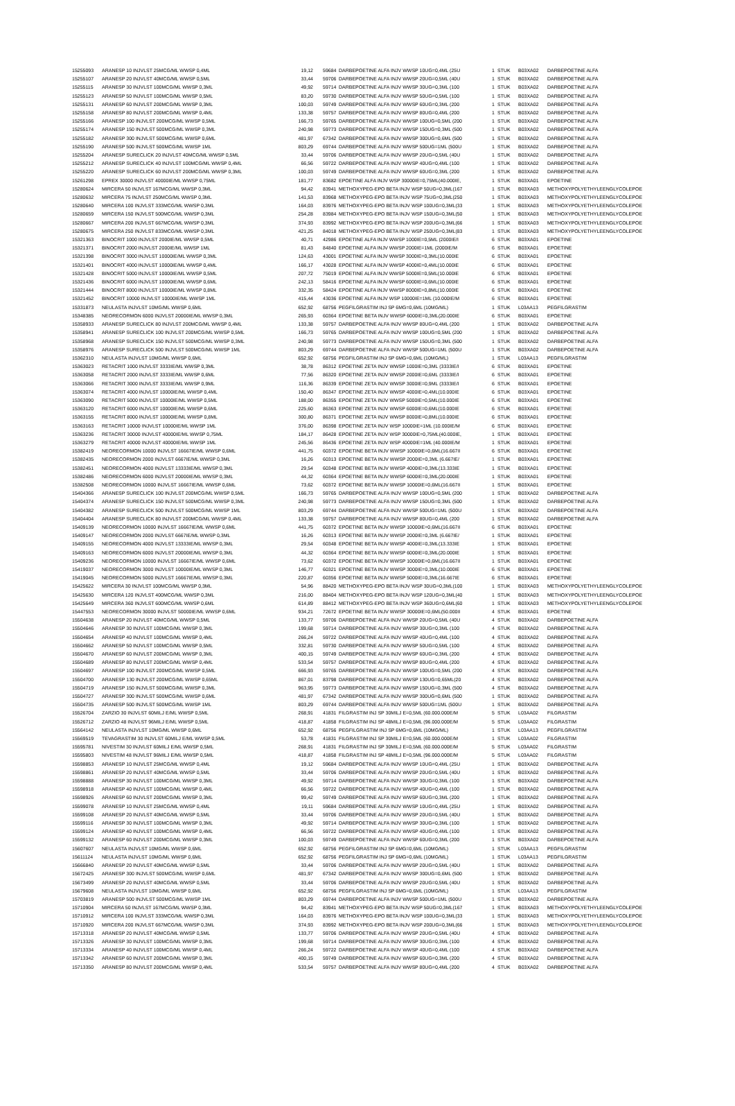| 15255093 | ARANESP 10 INJVLST 25MCG/ML WWSP 0,4ML | 19,12 | 59684 | DARBEPOETINE ALFA INJV WWSP 10UG=0,4ML (25U | 1 | STUK | B03XA02 | DARBEPOETINE ALFA |
| 15255107 | ARANESP 20 INJVLST 40MCG/ML WWSP 0,5ML | 33,44 | 59706 | DARBEPOETINE ALFA INJV WWSP 20UG=0,5ML (40U | 1 | STUK | B03XA02 | DARBEPOETINE ALFA |
| 15255115 | ARANESP 30 INJVLST 100MCG/ML WWSP 0,3ML | 49,92 | 59714 | DARBEPOETINE ALFA INJV WWSP 30UG=0,3ML (100 | 1 | STUK | B03XA02 | DARBEPOETINE ALFA |
| 15255123 | ARANESP 50 INJVLST 100MCG/ML WWSP 0,5ML | 83,20 | 59730 | DARBEPOETINE ALFA INJV WWSP 50UG=0,5ML (100 | 1 | STUK | B03XA02 | DARBEPOETINE ALFA |
| 15255131 | ARANESP 60 INJVLST 200MCG/ML WWSP 0,3ML | 100,03 | 59749 | DARBEPOETINE ALFA INJV WWSP 60UG=0,3ML (200 | 1 | STUK | B03XA02 | DARBEPOETINE ALFA |
| 15255158 | ARANESP 80 INJVLST 200MCG/ML WWSP 0,4ML | 133,38 | 59757 | DARBEPOETINE ALFA INJV WWSP 80UG=0,4ML (200 | 1 | STUK | B03XA02 | DARBEPOETINE ALFA |
| 15255166 | ARANESP 100 INJVLST 200MCG/ML WWSP 0,5ML | 166,73 | 59765 | DARBEPOETINE ALFA INJV WWSP 100UG=0,5ML (200 | 1 | STUK | B03XA02 | DARBEPOETINE ALFA |
| 15255174 | ARANESP 150 INJVLST 500MCG/ML WWSP 0,3ML | 240,98 | 59773 | DARBEPOETINE ALFA INJV WWSP 150UG=0,3ML (500 | 1 | STUK | B03XA02 | DARBEPOETINE ALFA |
| 15255182 | ARANESP 300 INJVLST 500MCG/ML WWSP 0,6ML | 481,97 | 67342 | DARBEPOETINE ALFA INJV WWSP 300UG=0,6ML (500 | 1 | STUK | B03XA02 | DARBEPOETINE ALFA |
| 15255190 | ARANESP 500 INJVLST 500MCG/ML WWSP 1ML | 803,29 | 69744 | DARBEPOETINE ALFA INJV WWSP 500UG=1ML (500U | 1 | STUK | B03XA02 | DARBEPOETINE ALFA |
| 15255204 | ARANESP SURECLICK 20 INJVLST 40MCG/ML WWSP 0,5ML | 33,44 | 59706 | DARBEPOETINE ALFA INJV WWSP 20UG=0,5ML (40U | 1 | STUK | B03XA02 | DARBEPOETINE ALFA |
| 15255212 | ARANESP SURECLICK 40 INJVLST 100MCG/ML WWSP 0,4ML | 66,56 | 59722 | DARBEPOETINE ALFA INJV WWSP 40UG=0,4ML (100 | 1 | STUK | B03XA02 | DARBEPOETINE ALFA |
| 15255220 | ARANESP SURECLICK 60 INJVLST 200MCG/ML WWSP 0,3ML | 100,03 | 59749 | DARBEPOETINE ALFA INJV WWSP 60UG=0,3ML (200 | 1 | STUK | B03XA02 | DARBEPOETINE ALFA |
| 15261298 | EPREX 30000 INJVLST 40000IE/ML WWSP 0,75ML | 181,77 | 83682 | EPOETINE ALFA INJV WSP 30000IE=0,75ML(40.000IE, | 1 | STUK | B03XA01 | EPOETINE |
| 15280624 | MIRCERA 50 INJVLST 167MCG/ML WWSP 0,3ML | 94,42 | 83941 | METHOXYPEG-EPO BETA INJV WSP 50UG=0,3ML(167 | 1 | STUK | B03XA03 | METHOXYPOLYETHYLEENGLYCOLEPOE |
| 15280632 | MIRCERA 75 INJVLST 250MCG/ML WWSP 0,3ML | 141,53 | 83968 | METHOXYPEG-EPO BETA INJV WSP 75UG=0,3ML(250 | 1 | STUK | B03XA03 | METHOXYPOLYETHYLEENGLYCOLEPOE |
| 15280640 | MIRCERA 100 INJVLST 333MCG/ML WWSP 0,3ML | 164,03 | 83976 | METHOXYPEG-EPO BETA INJV WSP 100UG=0,3ML(33 | 1 | STUK | B03XA03 | METHOXYPOLYETHYLEENGLYCOLEPOE |
| 15280659 | MIRCERA 150 INJVLST 500MCG/ML WWSP 0,3ML | 254,28 | 83984 | METHOXYPEG-EPO BETA INJV WSP 150UG=0,3ML(50 | 1 | STUK | B03XA03 | METHOXYPOLYETHYLEENGLYCOLEPOE |
| 15280667 | MIRCERA 200 INJVLST 667MCG/ML WWSP 0,3ML | 374,93 | 83992 | METHOXYPEG-EPO BETA INJV WSP 200UG=0,3ML(66 | 1 | STUK | B03XA03 | METHOXYPOLYETHYLEENGLYCOLEPOE |
| 15280675 | MIRCERA 250 INJVLST 833MCG/ML WWSP 0,3ML | 421,25 | 84018 | METHOXYPEG-EPO BETA INJV WSP 250UG=0,3ML(83 | 1 | STUK | B03XA03 | METHOXYPOLYETHYLEENGLYCOLEPOE |
| 15321363 | BINOCRIT 1000 INJVLST 2000IE/ML WWSP 0,5ML | 40,71 | 42986 | EPOETINE ALFA INJV WWSP 1000IE=0,5ML (2000IE/I | 6 | STUK | B03XA01 | EPOETINE |
| 15321371 | BINOCRIT 2000 INJVLST 2000IE/ML WWSP 1ML | 81,43 | 84840 | EPOETINE ALFA INJV WWSP 2000IE=1ML (2000IE/M | 6 | STUK | B03XA01 | EPOETINE |
| 15321398 | BINOCRIT 3000 INJVLST 10000IE/ML WWSP 0,3ML | 124,63 | 43001 | EPOETINE ALFA INJV WWSP 3000IE=0,3ML(10.000IE | 6 | STUK | B03XA01 | EPOETINE |
| 15321401 | BINOCRIT 4000 INJVLST 10000IE/ML WWSP 0,4ML | 166,17 | 43028 | EPOETINE ALFA INJV WWSP 4000IE=0,4ML(10.000IE | 6 | STUK | B03XA01 | EPOETINE |
| 15321428 | BINOCRIT 5000 INJVLST 10000IE/ML WWSP 0,5ML | 207,72 | 75019 | EPOETINE ALFA INJV WWSP 5000IE=0,5ML(10.000IE | 6 | STUK | B03XA01 | EPOETINE |
| 15321436 | BINOCRIT 6000 INJVLST 10000IE/ML WWSP 0,6ML | 242,13 | 58416 | EPOETINE ALFA INJV WWSP 6000IE=0,6ML(10.000IE | 6 | STUK | B03XA01 | EPOETINE |
| 15321444 | BINOCRIT 8000 INJVLST 10000IE/ML WWSP 0,8ML | 332,35 | 58424 | EPOETINE ALFA INJV WWSP 8000IE=0,8ML(10.000IE | 6 | STUK | B03XA01 | EPOETINE |
| 15321452 | BINOCRIT 10000 INJVLST 10000IE/ML WWSP 1ML | 415,44 | 43036 | EPOETINE ALFA INJV WSP 10000IE=1ML (10.000IE/M | 6 | STUK | B03XA01 | EPOETINE |
| 15331873 | NEULASTA INJVLST 10MG/ML WWSP 0,6ML | 652,92 | 68756 | PEGFILGRASTIM INJ SP 6MG=0,6ML (10MG/ML) | 1 | STUK | L03AA13 | PEGFILGRASTIM |
| 15348385 | NEORECORMON 6000 INJVLST 20000IE/ML WWSP 0,3ML | 265,93 | 60364 | EPOETINE BETA INJV WWSP 6000IE=0,3ML(20.000IE | 6 | STUK | B03XA01 | EPOETINE |
| 15358933 | ARANESP SURECLICK 80 INJVLST 200MCG/ML WWSP 0,4ML | 133,38 | 59757 | DARBEPOETINE ALFA INJV WWSP 80UG=0,4ML (200 | 1 | STUK | B03XA02 | DARBEPOETINE ALFA |
| 15358941 | ARANESP SURECLICK 100 INJVLST 200MCG/ML WWSP 0,5ML | 166,73 | 59765 | DARBEPOETINE ALFA INJV WWSP 100UG=0,5ML (200 | 1 | STUK | B03XA02 | DARBEPOETINE ALFA |
| 15358968 | ARANESP SURECLICK 150 INJVLST 500MCG/ML WWSP 0,3ML | 240,98 | 59773 | DARBEPOETINE ALFA INJV WWSP 150UG=0,3ML (500 | 1 | STUK | B03XA02 | DARBEPOETINE ALFA |
| 15358976 | ARANESP SURECLICK 500 INJVLST 500MCG/ML WWSP 1ML | 803,29 | 69744 | DARBEPOETINE ALFA INJV WWSP 500UG=1ML (500U | 1 | STUK | B03XA02 | DARBEPOETINE ALFA |
| 15362310 | NEULASTA INJVLST 10MG/ML WWSP 0,6ML | 652,92 | 68756 | PEGFILGRASTIM INJ SP 6MG=0,6ML (10MG/ML) | 1 | STUK | L03AA13 | PEGFILGRASTIM |
| 15363023 | RETACRIT 1000 INJVLST 3333IE/ML WWSP 0,3ML | 38,78 | 86312 | EPOETINE ZETA INJV WWSP 1000IE=0,3ML (3333IE/I | 6 | STUK | B03XA01 | EPOETINE |
| 15363058 | RETACRIT 2000 INJVLST 3333IE/ML WWSP 0,6ML | 77,56 | 86320 | EPOETINE ZETA INJV WWSP 2000IE=0,6ML (3333IE/I | 6 | STUK | B03XA01 | EPOETINE |
| 15363066 | RETACRIT 3000 INJVLST 3333IE/ML WWSP 0,9ML | 116,36 | 86339 | EPOETINE ZETA INJV WWSP 3000IE=0,9ML (3333IE/I | 6 | STUK | B03XA01 | EPOETINE |
| 15363074 | RETACRIT 4000 INJVLST 10000IE/ML WWSP 0,4ML | 150,40 | 86347 | EPOETINE ZETA INJV WWSP 4000IE=0,4ML(10.000IE | 6 | STUK | B03XA01 | EPOETINE |
| 15363090 | RETACRIT 5000 INJVLST 10000IE/ML WWSP 0,5ML | 188,00 | 86355 | EPOETINE ZETA INJV WWSP 5000IE=0,5ML(10.000IE | 6 | STUK | B03XA01 | EPOETINE |
| 15363120 | RETACRIT 6000 INJVLST 10000IE/ML WWSP 0,6ML | 225,60 | 86363 | EPOETINE ZETA INJV WWSP 6000IE=0,6ML(10.000IE | 6 | STUK | B03XA01 | EPOETINE |
| 15363155 | RETACRIT 8000 INJVLST 10000IE/ML WWSP 0,8ML | 300,80 | 86371 | EPOETINE ZETA INJV WWSP 8000IE=0,8ML(10.000IE | 6 | STUK | B03XA01 | EPOETINE |
| 15363163 | RETACRIT 10000 INJVLST 10000IE/ML WWSP 1ML | 376,00 | 86398 | EPOETINE ZETA INJV WSP 10000IE=1ML (10.000IE/M | 6 | STUK | B03XA01 | EPOETINE |
| 15363236 | RETACRIT 30000 INJVLST 40000IE/ML WWSP 0,75ML | 184,17 | 86428 | EPOETINE ZETA INJV WSP 30000IE=0,75ML(40.000IE, | 1 | STUK | B03XA01 | EPOETINE |
| 15363279 | RETACRIT 40000 INJVLST 40000IE/ML WWSP 1ML | 245,56 | 86436 | EPOETINE ZETA INJV WSP 40000IE=1ML (40.000IE/M | 1 | STUK | B03XA01 | EPOETINE |
| 15382419 | NEORECORMON 10000 INJVLST 16667IE/ML WWSP 0,6ML | 441,75 | 60372 | EPOETINE BETA INJV WWSP 10000IE=0,6ML(16.667II | 6 | STUK | B03XA01 | EPOETINE |
| 15382435 | NEORECORMON 2000 INJVLST 6667IE/ML WWSP 0,3ML | 16,26 | 60313 | EPOETINE BETA INJV WWSP 2000IE=0,3ML (6.667IE/ | 1 | STUK | B03XA01 | EPOETINE |
| 15382451 | NEORECORMON 4000 INJVLST 13333IE/ML WWSP 0,3ML | 29,54 | 60348 | EPOETINE BETA INJV WWSP 4000IE=0,3ML(13.333IE | 1 | STUK | B03XA01 | EPOETINE |
| 15382486 | NEORECORMON 6000 INJVLST 20000IE/ML WWSP 0,3ML | 44,32 | 60364 | EPOETINE BETA INJV WWSP 6000IE=0,3ML(20.000IE | 1 | STUK | B03XA01 | EPOETINE |
| 15382508 | NEORECORMON 10000 INJVLST 16667IE/ML WWSP 0,6ML | 73,62 | 60372 | EPOETINE BETA INJV WWSP 10000IE=0,6ML(16.667II | 1 | STUK | B03XA01 | EPOETINE |
| 15404366 | ARANESP SURECLICK 100 INJVLST 200MCG/ML WWSP 0,5ML | 166,73 | 59765 | DARBEPOETINE ALFA INJV WWSP 100UG=0,5ML (200 | 1 | STUK | B03XA02 | DARBEPOETINE ALFA |
| 15404374 | ARANESP SURECLICK 150 INJVLST 500MCG/ML WWSP 0,3ML | 240,98 | 59773 | DARBEPOETINE ALFA INJV WWSP 150UG=0,3ML (500 | 1 | STUK | B03XA02 | DARBEPOETINE ALFA |
| 15404382 | ARANESP SURECLICK 500 INJVLST 500MCG/ML WWSP 1ML | 803,29 | 69744 | DARBEPOETINE ALFA INJV WWSP 500UG=1ML (500U | 1 | STUK | B03XA02 | DARBEPOETINE ALFA |
| 15404404 | ARANESP SURECLICK 80 INJVLST 200MCG/ML WWSP 0,4ML | 133,38 | 59757 | DARBEPOETINE ALFA INJV WWSP 80UG=0,4ML (200 | 1 | STUK | B03XA02 | DARBEPOETINE ALFA |
| 15409139 | NEORECORMON 10000 INJVLST 16667IE/ML WWSP 0,6ML | 441,75 | 60372 | EPOETINE BETA INJV WWSP 10000IE=0,6ML(16.667II | 6 | STUK | B03XA01 | EPOETINE |
| 15409147 | NEORECORMON 2000 INJVLST 6667IE/ML WWSP 0,3ML | 16,26 | 60313 | EPOETINE BETA INJV WWSP 2000IE=0,3ML (6.667IE/ | 1 | STUK | B03XA01 | EPOETINE |
| 15409155 | NEORECORMON 4000 INJVLST 13333IE/ML WWSP 0,3ML | 29,54 | 60348 | EPOETINE BETA INJV WWSP 4000IE=0,3ML(13.333IE | 1 | STUK | B03XA01 | EPOETINE |
| 15409163 | NEORECORMON 6000 INJVLST 20000IE/ML WWSP 0,3ML | 44,32 | 60364 | EPOETINE BETA INJV WWSP 6000IE=0,3ML(20.000IE | 1 | STUK | B03XA01 | EPOETINE |
| 15409236 | NEORECORMON 10000 INJVLST 16667IE/ML WWSP 0,6ML | 73,62 | 60372 | EPOETINE BETA INJV WWSP 10000IE=0,6ML(16.667II | 1 | STUK | B03XA01 | EPOETINE |
| 15419037 | NEORECORMON 3000 INJVLST 10000IE/ML WWSP 0,3ML | 146,77 | 60321 | EPOETINE BETA INJV WWSP 3000IE=0,3ML(10.000IE | 6 | STUK | B03XA01 | EPOETINE |
| 15419045 | NEORECORMON 5000 INJVLST 16667IE/ML WWSP 0,3ML | 220,87 | 60356 | EPOETINE BETA INJV WWSP 5000IE=0,3ML(16.667IE | 6 | STUK | B03XA01 | EPOETINE |
| 15425622 | MIRCERA 30 INJVLST 100MCG/ML WWSP 0,3ML | 54,96 | 88420 | METHOXYPEG-EPO BETA INJV WSP 30UG=0,3ML(100 | 1 | STUK | B03XA03 | METHOXYPOLYETHYLEENGLYCOLEPOE |
| 15425630 | MIRCERA 120 INJVLST 400MCG/ML WWSP 0,3ML | 216,00 | 88404 | METHOXYPEG-EPO BETA INJV WSP 120UG=0,3ML(40 | 1 | STUK | B03XA03 | METHOXYPOLYETHYLEENGLYCOLEPOE |
| 15425649 | MIRCERA 360 INJVLST 600MCG/ML WWSP 0,6ML | 614,89 | 88412 | METHOXYPEG-EPO BETA INJV WSP 360UG=0,6ML(60 | 1 | STUK | B03XA03 | METHOXYPOLYETHYLEENGLYCOLEPOE |
| 15447553 | NEORECORMON 30000 INJVLST 50000IE/ML WWSP 0,6ML | 934,21 | 72672 | EPOETINE BETA INJV WWSP 30000IE=0,6ML(50.000II | 4 | STUK | B03XA01 | EPOETINE |
| 15504638 | ARANESP 20 INJVLST 40MCG/ML WWSP 0,5ML | 133,77 | 59706 | DARBEPOETINE ALFA INJV WWSP 20UG=0,5ML (40U | 4 | STUK | B03XA02 | DARBEPOETINE ALFA |
| 15504646 | ARANESP 30 INJVLST 100MCG/ML WWSP 0,3ML | 199,68 | 59714 | DARBEPOETINE ALFA INJV WWSP 30UG=0,3ML (100 | 4 | STUK | B03XA02 | DARBEPOETINE ALFA |
| 15504654 | ARANESP 40 INJVLST 100MCG/ML WWSP 0,4ML | 266,24 | 59722 | DARBEPOETINE ALFA INJV WWSP 40UG=0,4ML (100 | 4 | STUK | B03XA02 | DARBEPOETINE ALFA |
| 15504662 | ARANESP 50 INJVLST 100MCG/ML WWSP 0,5ML | 332,81 | 59730 | DARBEPOETINE ALFA INJV WWSP 50UG=0,5ML (100 | 4 | STUK | B03XA02 | DARBEPOETINE ALFA |
| 15504670 | ARANESP 60 INJVLST 200MCG/ML WWSP 0,3ML | 400,15 | 59749 | DARBEPOETINE ALFA INJV WWSP 60UG=0,3ML (200 | 4 | STUK | B03XA02 | DARBEPOETINE ALFA |
| 15504689 | ARANESP 80 INJVLST 200MCG/ML WWSP 0,4ML | 533,54 | 59757 | DARBEPOETINE ALFA INJV WWSP 80UG=0,4ML (200 | 4 | STUK | B03XA02 | DARBEPOETINE ALFA |
| 15504697 | ARANESP 100 INJVLST 200MCG/ML WWSP 0,5ML | 666,93 | 59765 | DARBEPOETINE ALFA INJV WWSP 100UG=0,5ML (200 | 4 | STUK | B03XA02 | DARBEPOETINE ALFA |
| 15504700 | ARANESP 130 INJVLST 200MCG/ML WWSP 0,65ML | 867,01 | 83798 | DARBEPOETINE ALFA INJV WWSP 130UG=0,65ML(20 | 4 | STUK | B03XA02 | DARBEPOETINE ALFA |
| 15504719 | ARANESP 150 INJVLST 500MCG/ML WWSP 0,3ML | 963,95 | 59773 | DARBEPOETINE ALFA INJV WWSP 150UG=0,3ML (500 | 4 | STUK | B03XA02 | DARBEPOETINE ALFA |
| 15504727 | ARANESP 300 INJVLST 500MCG/ML WWSP 0,6ML | 481,97 | 67342 | DARBEPOETINE ALFA INJV WWSP 300UG=0,6ML (500 | 1 | STUK | B03XA02 | DARBEPOETINE ALFA |
| 15504735 | ARANESP 500 INJVLST 500MCG/ML WWSP 1ML | 803,29 | 69744 | DARBEPOETINE ALFA INJV WWSP 500UG=1ML (500U | 1 | STUK | B03XA02 | DARBEPOETINE ALFA |
| 15526704 | ZARZIO 30 INJVLST 60MILJ E/ML WWSP 0,5ML | 268,91 | 41831 | FILGRASTIM INJ SP 30MILJ E=0,5ML (60.000.000E/M | 5 | STUK | L03AA02 | FILGRASTIM |
| 15526712 | ZARZIO 48 INJVLST 96MILJ E/ML WWSP 0,5ML | 418,87 | 41858 | FILGRASTIM INJ SP 48MILJ E=0,5ML (96.000.000E/M | 5 | STUK | L03AA02 | FILGRASTIM |
| 15564142 | NEULASTA INJVLST 10MG/ML WWSP 0,6ML | 652,92 | 68756 | PEGFILGRASTIM INJ SP 6MG=0,6ML (10MG/ML) | 1 | STUK | L03AA13 | PEGFILGRASTIM |
| 15569519 | TEVAGRASTIM 30 INJVLST 60MILJ E/ML WWSP 0,5ML | 53,78 | 41831 | FILGRASTIM INJ SP 30MILJ E=0,5ML (60.000.000E/M | 1 | STUK | L03AA02 | FILGRASTIM |
| 15595781 | NIVESTIM 30 INJVLST 60MILJ E/ML WWSP 0,5ML | 268,91 | 41831 | FILGRASTIM INJ SP 30MILJ E=0,5ML (60.000.000E/M | 5 | STUK | L03AA02 | FILGRASTIM |
| 15595803 | NIVESTIM 48 INJVLST 96MILJ E/ML WWSP 0,5ML | 418,87 | 41858 | FILGRASTIM INJ SP 48MILJ E=0,5ML (96.000.000E/M | 5 | STUK | L03AA02 | FILGRASTIM |
| 15598853 | ARANESP 10 INJVLST 25MCG/ML WWSP 0,4ML | 19,12 | 59684 | DARBEPOETINE ALFA INJV WWSP 10UG=0,4ML (25U | 1 | STUK | B03XA02 | DARBEPOETINE ALFA |
| 15598861 | ARANESP 20 INJVLST 40MCG/ML WWSP 0,5ML | 33,44 | 59706 | DARBEPOETINE ALFA INJV WWSP 20UG=0,5ML (40U | 1 | STUK | B03XA02 | DARBEPOETINE ALFA |
| 15598888 | ARANESP 30 INJVLST 100MCG/ML WWSP 0,3ML | 49,92 | 59714 | DARBEPOETINE ALFA INJV WWSP 30UG=0,3ML (100 | 1 | STUK | B03XA02 | DARBEPOETINE ALFA |
| 15598918 | ARANESP 40 INJVLST 100MCG/ML WWSP 0,4ML | 66,56 | 59722 | DARBEPOETINE ALFA INJV WWSP 40UG=0,4ML (100 | 1 | STUK | B03XA02 | DARBEPOETINE ALFA |
| 15598926 | ARANESP 60 INJVLST 200MCG/ML WWSP 0,3ML | 99,42 | 59749 | DARBEPOETINE ALFA INJV WWSP 60UG=0,3ML (200 | 1 | STUK | B03XA02 | DARBEPOETINE ALFA |
| 15599078 | ARANESP 10 INJVLST 25MCG/ML WWSP 0,4ML | 19,11 | 59684 | DARBEPOETINE ALFA INJV WWSP 10UG=0,4ML (25U | 1 | STUK | B03XA02 | DARBEPOETINE ALFA |
| 15599108 | ARANESP 20 INJVLST 40MCG/ML WWSP 0,5ML | 33,44 | 59706 | DARBEPOETINE ALFA INJV WWSP 20UG=0,5ML (40U | 1 | STUK | B03XA02 | DARBEPOETINE ALFA |
| 15599116 | ARANESP 30 INJVLST 100MCG/ML WWSP 0,3ML | 49,92 | 59714 | DARBEPOETINE ALFA INJV WWSP 30UG=0,3ML (100 | 1 | STUK | B03XA02 | DARBEPOETINE ALFA |
| 15599124 | ARANESP 40 INJVLST 100MCG/ML WWSP 0,4ML | 66,56 | 59722 | DARBEPOETINE ALFA INJV WWSP 40UG=0,4ML (100 | 1 | STUK | B03XA02 | DARBEPOETINE ALFA |
| 15599132 | ARANESP 60 INJVLST 200MCG/ML WWSP 0,3ML | 100,03 | 59749 | DARBEPOETINE ALFA INJV WWSP 60UG=0,3ML (200 | 1 | STUK | B03XA02 | DARBEPOETINE ALFA |
| 15607607 | NEULASTA INJVLST 10MG/ML WWSP 0,6ML | 652,92 | 68756 | PEGFILGRASTIM INJ SP 6MG=0,6ML (10MG/ML) | 1 | STUK | L03AA13 | PEGFILGRASTIM |
| 15611124 | NEULASTA INJVLST 10MG/ML WWSP 0,6ML | 652,92 | 68756 | PEGFILGRASTIM INJ SP 6MG=0,6ML (10MG/ML) | 1 | STUK | L03AA13 | PEGFILGRASTIM |
| 15666840 | ARANESP 20 INJVLST 40MCG/ML WWSP 0,5ML | 33,44 | 59706 | DARBEPOETINE ALFA INJV WWSP 20UG=0,5ML (40U | 1 | STUK | B03XA02 | DARBEPOETINE ALFA |
| 15672425 | ARANESP 300 INJVLST 500MCG/ML WWSP 0,6ML | 481,97 | 67342 | DARBEPOETINE ALFA INJV WWSP 300UG=0,6ML (500 | 1 | STUK | B03XA02 | DARBEPOETINE ALFA |
| 15673499 | ARANESP 20 INJVLST 40MCG/ML WWSP 0,5ML | 33,44 | 59706 | DARBEPOETINE ALFA INJV WWSP 20UG=0,5ML (40U | 1 | STUK | B03XA02 | DARBEPOETINE ALFA |
| 15679608 | NEULASTA INJVLST 10MG/ML WWSP 0,6ML | 652,92 | 68756 | PEGFILGRASTIM INJ SP 6MG=0,6ML (10MG/ML) | 1 | STUK | L03AA13 | PEGFILGRASTIM |
| 15703819 | ARANESP 500 INJVLST 500MCG/ML WWSP 1ML | 803,29 | 69744 | DARBEPOETINE ALFA INJV WWSP 500UG=1ML (500U | 1 | STUK | B03XA02 | DARBEPOETINE ALFA |
| 15710904 | MIRCERA 50 INJVLST 167MCG/ML WWSP 0,3ML | 94,42 | 83941 | METHOXYPEG-EPO BETA INJV WSP 50UG=0,3ML(167 | 1 | STUK | B03XA03 | METHOXYPOLYETHYLEENGLYCOLEPOE |
| 15710912 | MIRCERA 100 INJVLST 333MCG/ML WWSP 0,3ML | 164,03 | 83976 | METHOXYPEG-EPO BETA INJV WSP 100UG=0,3ML(33 | 1 | STUK | B03XA03 | METHOXYPOLYETHYLEENGLYCOLEPOE |
| 15710920 | MIRCERA 200 INJVLST 667MCG/ML WWSP 0,3ML | 374,93 | 83992 | METHOXYPEG-EPO BETA INJV WSP 200UG=0,3ML(66 | 1 | STUK | B03XA03 | METHOXYPOLYETHYLEENGLYCOLEPOE |
| 15713318 | ARANESP 20 INJVLST 40MCG/ML WWSP 0,5ML | 133,77 | 59706 | DARBEPOETINE ALFA INJV WWSP 20UG=0,5ML (40U | 4 | STUK | B03XA02 | DARBEPOETINE ALFA |
| 15713326 | ARANESP 30 INJVLST 100MCG/ML WWSP 0,3ML | 199,68 | 59714 | DARBEPOETINE ALFA INJV WWSP 30UG=0,3ML (100 | 4 | STUK | B03XA02 | DARBEPOETINE ALFA |
| 15713334 | ARANESP 40 INJVLST 100MCG/ML WWSP 0,4ML | 266,24 | 59722 | DARBEPOETINE ALFA INJV WWSP 40UG=0,4ML (100 | 4 | STUK | B03XA02 | DARBEPOETINE ALFA |
| 15713342 | ARANESP 60 INJVLST 200MCG/ML WWSP 0,3ML | 400,15 | 59749 | DARBEPOETINE ALFA INJV WWSP 60UG=0,3ML (200 | 4 | STUK | B03XA02 | DARBEPOETINE ALFA |
| 15713350 | ARANESP 80 INJVLST 200MCG/ML WWSP 0,4ML | 533,54 | 59757 | DARBEPOETINE ALFA INJV WWSP 80UG=0,4ML (200 | 4 | STUK | B03XA02 | DARBEPOETINE ALFA |